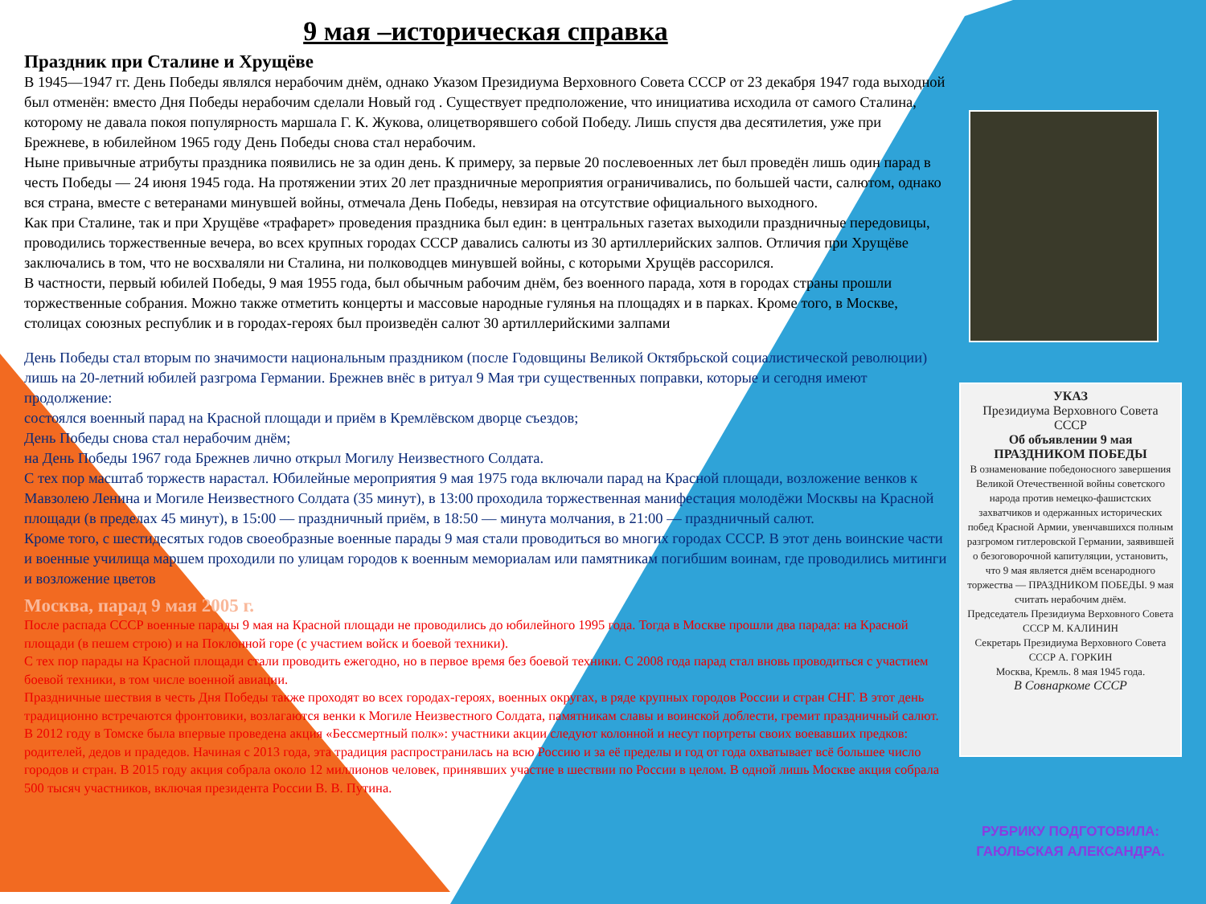9 мая –историческая справка
Праздник при Сталине и Хрущёве
В 1945—1947 гг. День Победы являлся нерабочим днём, однако Указом Президиума Верховного Совета СССР от 23 декабря 1947 года выходной был отменён: вместо Дня Победы нерабочим сделали Новый год . Существует предположение, что инициатива исходила от самого Сталина, которому не давала покоя популярность маршала Г. К. Жукова, олицетворявшего собой Победу. Лишь спустя два десятилетия, уже при Брежневе, в юбилейном 1965 году День Победы снова стал нерабочим.
Ныне привычные атрибуты праздника появились не за один день. К примеру, за первые 20 послевоенных лет был проведён лишь один парад в честь Победы — 24 июня 1945 года. На протяжении этих 20 лет праздничные мероприятия ограничивались, по большей части, салютом, однако вся страна, вместе с ветеранами минувшей войны, отмечала День Победы, невзирая на отсутствие официального выходного.
Как при Сталине, так и при Хрущёве «трафарет» проведения праздника был един: в центральных газетах выходили праздничные передовицы, проводились торжественные вечера, во всех крупных городах СССР давались салюты из 30 артиллерийских залпов. Отличия при Хрущёве заключались в том, что не восхваляли ни Сталина, ни полководцев минувшей войны, с которыми Хрущёв рассорился.
В частности, первый юбилей Победы, 9 мая 1955 года, был обычным рабочим днём, без военного парада, хотя в городах страны прошли торжественные собрания. Можно также отметить концерты и массовые народные гулянья на площадях и в парках. Кроме того, в Москве, столицах союзных республик и в городах-героях был произведён салют 30 артиллерийскими залпами
День Победы стал вторым по значимости национальным праздником (после Годовщины Великой Октябрьской социалистической революции) лишь на 20-летний юбилей разгрома Германии. Брежнев внёс в ритуал 9 Мая три существенных поправки, которые и сегодня имеют продолжение:
состоялся военный парад на Красной площади и приём в Кремлёвском дворце съездов;
День Победы снова стал нерабочим днём;
на День Победы 1967 года Брежнев лично открыл Могилу Неизвестного Солдата.
С тех пор масштаб торжеств нарастал. Юбилейные мероприятия 9 мая 1975 года включали парад на Красной площади, возложение венков к Мавзолею Ленина и Могиле Неизвестного Солдата (35 минут), в 13:00 проходила торжественная манифестация молодёжи Москвы на Красной площади (в пределах 45 минут), в 15:00 — праздничный приём, в 18:50 — минута молчания, в 21:00 — праздничный салют.
Кроме того, с шестидесятых годов своеобразные военные парады 9 мая стали проводиться во многих городах СССР. В этот день воинские части и военные училища маршем проходили по улицам городов к военным мемориалам или памятникам погибшим воинам, где проводились митинги и возложение цветов
Москва, парад 9 мая 2005 г.
После распада СССР военные парады 9 мая на Красной площади не проводились до юбилейного 1995 года. Тогда в Москве прошли два парада: на Красной площади (в пешем строю) и на Поклонной горе (с участием войск и боевой техники).
С тех пор парады на Красной площади стали проводить ежегодно, но в первое время без боевой техники. С 2008 года парад стал вновь проводиться с участием боевой техники, в том числе военной авиации.
Праздничные шествия в честь Дня Победы также проходят во всех городах-героях, военных округах, в ряде крупных городов России и стран СНГ. В этот день традиционно встречаются фронтовики, возлагаются венки к Могиле Неизвестного Солдата, памятникам славы и воинской доблести, гремит праздничный салют.
В 2012 году в Томске была впервые проведена акция «Бессмертный полк»: участники акции следуют колонной и несут портреты своих воевавших предков: родителей, дедов и прадедов. Начиная с 2013 года, эта традиция распространилась на всю Россию и за её пределы и год от года охватывает всё большее число городов и стран. В 2015 году акция собрала около 12 миллионов человек, принявших участие в шествии по России в целом. В одной лишь Москве акция собрала 500 тысяч участников, включая президента России В. В. Путина.
УКАЗ
Президиума Верховного Совета СССР
Об объявлении 9 мая ПРАЗДНИКОМ ПОБЕДЫ
В ознаменование победоносного завершения Великой Отечественной войны советского народа против немецко-фашистских захватчиков и одержанных исторических побед Красной Армии, увенчавшихся полным разгромом гитлеровской Германии, заявившей о безоговорочной капитуляции, установить, что 9 мая является днём всенародного торжества — ПРАЗДНИКОМ ПОБЕДЫ. 9 мая считать нерабочим днём.
Председатель Президиума Верховного Совета СССР М. КАЛИНИН
Секретарь Президиума Верховного Совета СССР А. ГОРКИН
Москва, Кремль. 8 мая 1945 года.
В Совнаркоме СССР
РУБРИКУ ПОДГОТОВИЛА:
ГАЮЛЬСКАЯ АЛЕКСАНДРА.